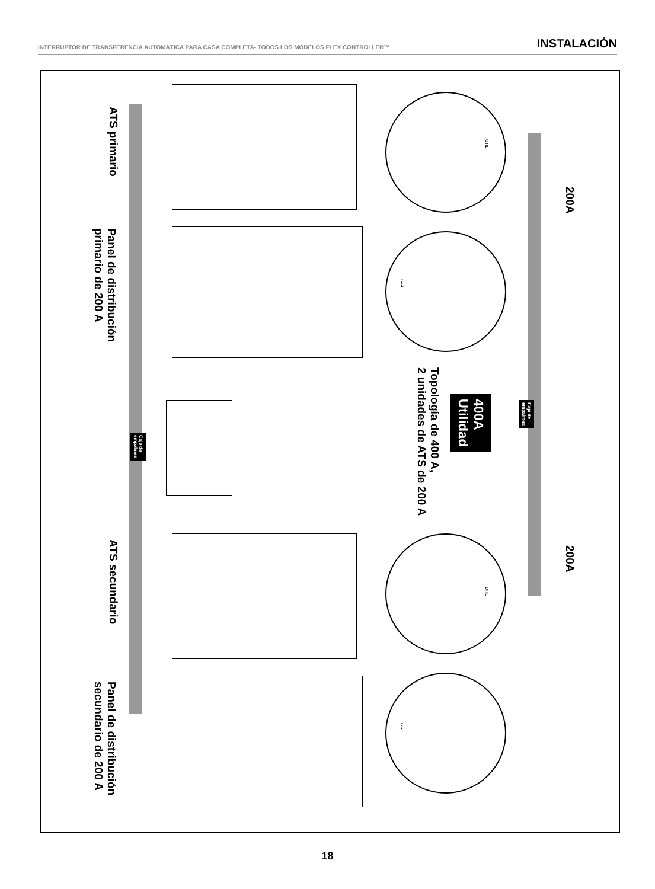INTERRUPTOR DE TRANSFERENCIA AUTOMÁTICA PARA CASA COMPLETA- TODOS LOS MODELOS FLEX CONTROLLER™ INSTALACIÓN
ATS primario
Panel de distribución
primario de 200 A
ATS secundario
Panel de distribución
secundario de 200 A
Caja de
empalmes
Caja de
empalmes
400A
Utilidad
Topología de 400 A,
2 unidades de ATS de 200 A
200A
200A
UTIL
UTIL
Load
Load
18